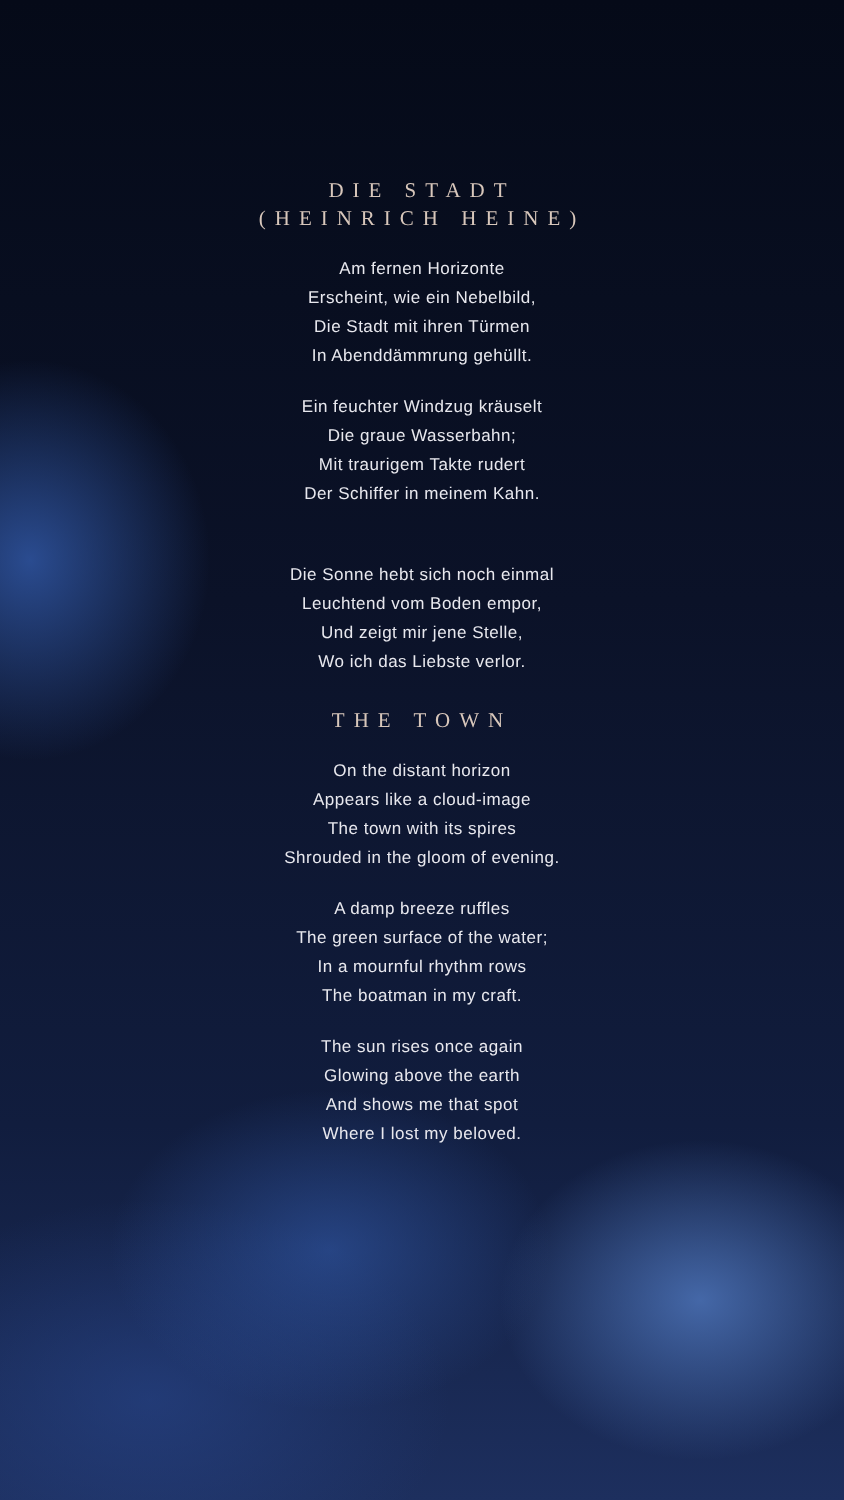DIE STADT
(HEINRICH HEINE)
Am fernen Horizonte
Erscheint, wie ein Nebelbild,
Die Stadt mit ihren Türmen
In Abenddämmrung gehüllt.
Ein feuchter Windzug kräuselt
Die graue Wasserbahn;
Mit traurigem Takte rudert
Der Schiffer in meinem Kahn.
Die Sonne hebt sich noch einmal
Leuchtend vom Boden empor,
Und zeigt mir jene Stelle,
Wo ich das Liebste verlor.
THE TOWN
On the distant horizon
Appears like a cloud-image
The town with its spires
Shrouded in the gloom of evening.
A damp breeze ruffles
The green surface of the water;
In a mournful rhythm rows
The boatman in my craft.
The sun rises once again
Glowing above the earth
And shows me that spot
Where I lost my beloved.